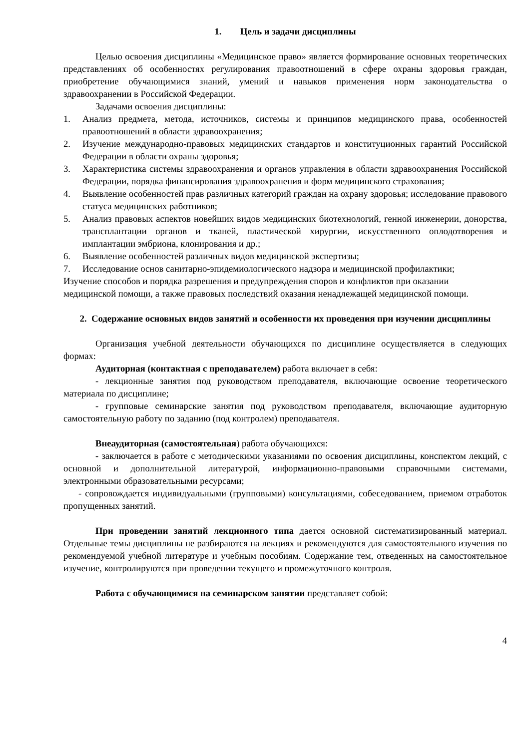1. Цель и задачи дисциплины
Целью освоения дисциплины «Медицинское право» является формирование основных теоретических представлениях об особенностях регулирования правоотношений в сфере охраны здоровья граждан, приобретение обучающимися знаний, умений и навыков применения норм законодательства о здравоохранении в Российской Федерации.
Задачами освоения дисциплины:
1. Анализ предмета, метода, источников, системы и принципов медицинского права, особенностей правоотношений в области здравоохранения;
2. Изучение международно-правовых медицинских стандартов и конституционных гарантий Российской Федерации в области охраны здоровья;
3. Характеристика системы здравоохранения и органов управления в области здравоохранения Российской Федерации, порядка финансирования здравоохранения и форм медицинского страхования;
4. Выявление особенностей прав различных категорий граждан на охрану здоровья; исследование правового статуса медицинских работников;
5. Анализ правовых аспектов новейших видов медицинских биотехнологий, генной инженерии, донорства, трансплантации органов и тканей, пластической хирургии, искусственного оплодотворения и имплантации эмбриона, клонирования и др.;
6. Выявление особенностей различных видов медицинской экспертизы;
7. Исследование основ санитарно-эпидемиологического надзора и медицинской профилактики;
Изучение способов и порядка разрешения и предупреждения споров и конфликтов при оказании медицинской помощи, а также правовых последствий оказания ненадлежащей медицинской помощи.
2. Содержание основных видов занятий и особенности их проведения при изучении дисциплины
Организация учебной деятельности обучающихся по дисциплине осуществляется в следующих формах:
Аудиторная (контактная с преподавателем) работа включает в себя:
- лекционные занятия под руководством преподавателя, включающие освоение теоретического материала по дисциплине;
- групповые семинарские занятия под руководством преподавателя, включающие аудиторную самостоятельную работу по заданию (под контролем) преподавателя.
Внеаудиторная (самостоятельная) работа обучающихся:
- заключается в работе с методическими указаниями по освоения дисциплины, конспектом лекций, с основной и дополнительной литературой, информационно-правовыми справочными системами, электронными образовательными ресурсами;
- сопровождается индивидуальными (групповыми) консультациями, собеседованием, приемом отработок пропущенных занятий.
При проведении занятий лекционного типа дается основной систематизированный материал. Отдельные темы дисциплины не разбираются на лекциях и рекомендуются для самостоятельного изучения по рекомендуемой учебной литературе и учебным пособиям. Содержание тем, отведенных на самостоятельное изучение, контролируются при проведении текущего и промежуточного контроля.
Работа с обучающимися на семинарском занятии представляет собой:
4